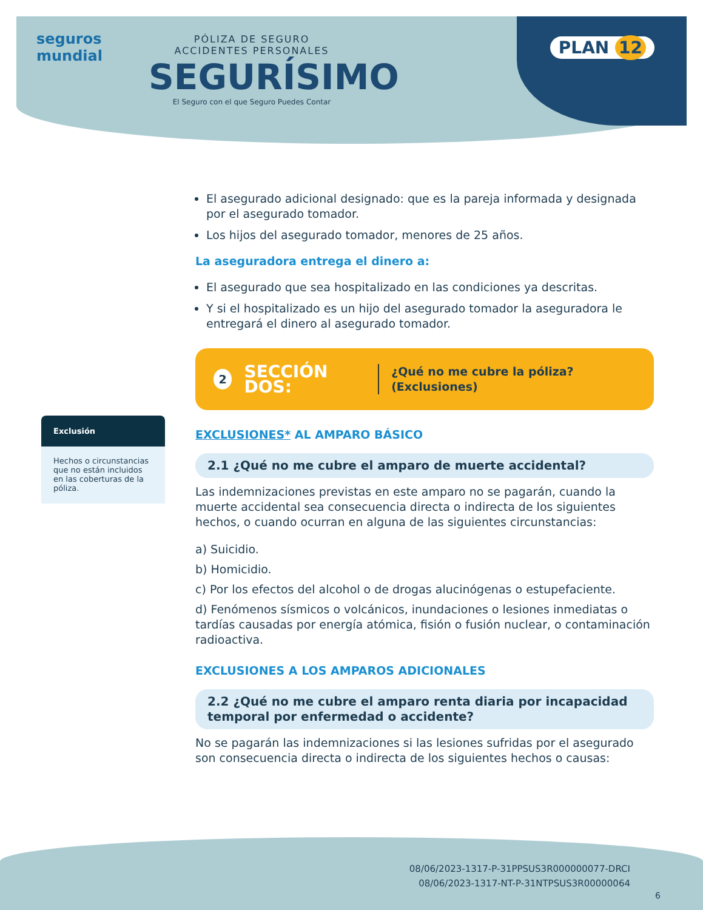seguros
mundial
PÓLIZA DE SEGURO
ACCIDENTES PERSONALES
SEGURÍSIMO
El Seguro con el que Seguro Puedes Contar
PLAN 12
Exclusión
Hechos o circunstancias que no están incluidos en las coberturas de la póliza.
El asegurado adicional designado: que es la pareja informada y designada por el asegurado tomador.
Los hijos del asegurado tomador, menores de 25 años.
La aseguradora entrega el dinero a:
El asegurado que sea hospitalizado en las condiciones ya descritas.
Y si el hospitalizado es un hijo del asegurado tomador la aseguradora le entregará el dinero al asegurado tomador.
2 SECCIÓN DOS: ¿Qué no me cubre la póliza? (Exclusiones)
EXCLUSIONES* AL AMPARO BÁSICO
2.1 ¿Qué no me cubre el amparo de muerte accidental?
Las indemnizaciones previstas en este amparo no se pagarán, cuando la muerte accidental sea consecuencia directa o indirecta de los siguientes hechos, o cuando ocurran en alguna de las siguientes circunstancias:
a) Suicidio.
b) Homicidio.
c) Por los efectos del alcohol o de drogas alucinógenas o estupefaciente.
d) Fenómenos sísmicos o volcánicos, inundaciones o lesiones inmediatas o tardías causadas por energía atómica, fisión o fusión nuclear, o contaminación radioactiva.
EXCLUSIONES A LOS AMPAROS ADICIONALES
2.2 ¿Qué no me cubre el amparo renta diaria por incapacidad temporal por enfermedad o accidente?
No se pagarán las indemnizaciones si las lesiones sufridas por el asegurado son consecuencia directa o indirecta de los siguientes hechos o causas:
08/06/2023-1317-P-31PPSUS3R000000077-DRCI
08/06/2023-1317-NT-P-31NTPSUS3R00000064
6